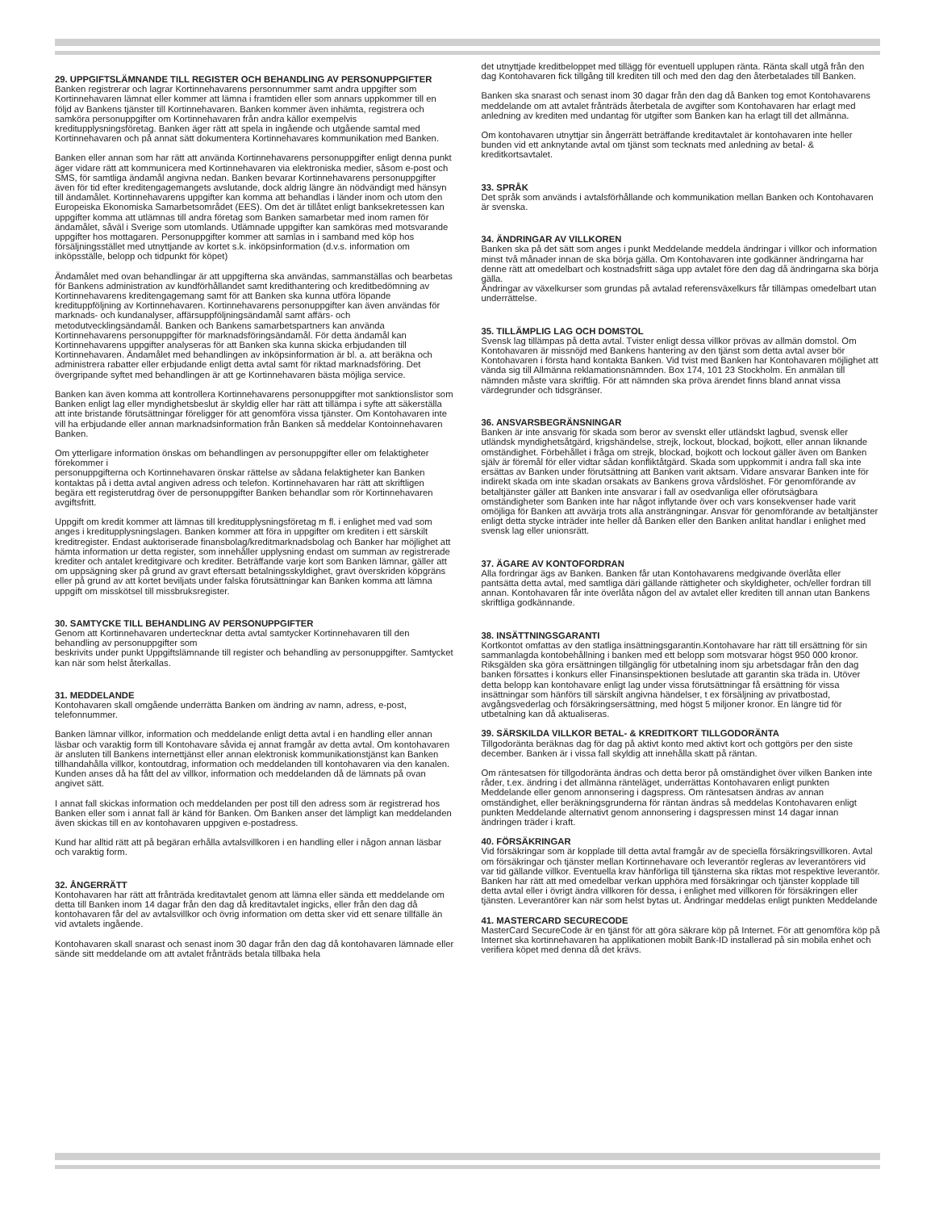29. UPPGIFTSLÄMNANDE TILL REGISTER OCH BEHANDLING AV PERSONUPPGIFTER
Banken registrerar och lagrar Kortinnehavarens personnummer samt andra uppgifter som Kortinnehavaren lämnat eller kommer att lämna i framtiden eller som annars uppkommer till en följd av Bankens tjänster till Kortinnehavaren. Banken kommer även inhämta, registrera och samköra personuppgifter om Kortinnehavaren från andra källor exempelvis kreditupplysningsföretag. Banken äger rätt att spela in ingående och utgående samtal med Kortinnehavaren och på annat sätt dokumentera Kortinnehavares kommunikation med Banken.
Banken eller annan som har rätt att använda Kortinnehavarens personuppgifter enligt denna punkt äger vidare rätt att kommunicera med Kortinnehavaren via elektroniska medier, såsom e-post och SMS, för samtliga ändamål angivna nedan. Banken bevarar Kortinnehavarens personuppgifter även för tid efter kreditengagemangets avslutande, dock aldrig längre än nödvändigt med hänsyn till ändamålet. Kortinnehavarens uppgifter kan komma att behandlas i länder inom och utom den Europeiska Ekonomiska Samarbetsområdet (EES). Om det är tillåtet enligt banksekretessen kan uppgifter komma att utlämnas till andra företag som Banken samarbetar med inom ramen för ändamålet, såväl i Sverige som utomlands. Utlämnade uppgifter kan samköras med motsvarande uppgifter hos mottagaren. Personuppgifter kommer att samlas in i samband med köp hos försäljningsstället med utnyttjande av kortet s.k. inköpsinformation (d.v.s. information om inköpsställe, belopp och tidpunkt för köpet)
Ändamålet med ovan behandlingar är att uppgifterna ska användas, sammanställas och bearbetas för Bankens administration av kundförhållandet samt kredithantering och kreditbedömning av Kortinnehavarens kreditengagemang samt för att Banken ska kunna utföra löpande kredituppföljning av Kortinnehavaren. Kortinnehavarens personuppgifter kan även användas för marknads- och kundanalyser, affärsuppföljningsändamål samt affärs- och metodutvecklingsändamål. Banken och Bankens samarbetspartners kan använda Kortinnehavarens personuppgifter för marknadsföringsändamål. För detta ändamål kan Kortinnehavarens uppgifter analyseras för att Banken ska kunna skicka erbjudanden till Kortinnehavaren. Ändamålet med behandlingen av inköpsinformation är bl. a. att beräkna och administrera rabatter eller erbjudande enligt detta avtal samt för riktad marknadsföring. Det övergripande syftet med behandlingen är att ge Kortinnehavaren bästa möjliga service.
Banken kan även komma att kontrollera Kortinnehavarens personuppgifter mot sanktionslistor som Banken enligt lag eller myndighetsbeslut är skyldig eller har rätt att tillämpa i syfte att säkerställa att inte bristande förutsättningar föreligger för att genomföra vissa tjänster. Om Kontohavaren inte vill ha erbjudande eller annan marknadsinformation från Banken så meddelar Kontoinnehavaren Banken.
Om ytterligare information önskas om behandlingen av personuppgifter eller om felaktigheter förekommer i
personuppgifterna och Kortinnehavaren önskar rättelse av sådana felaktigheter kan Banken kontaktas på i detta avtal angiven adress och telefon. Kortinnehavaren har rätt att skriftligen begära ett registerutdrag över de personuppgifter Banken behandlar som rör Kortinnehavaren avgiftsfritt.
Uppgift om kredit kommer att lämnas till kreditupplysningsföretag m fl. i enlighet med vad som anges i kreditupplysningslagen. Banken kommer att föra in uppgifter om krediten i ett särskilt kreditregister. Endast auktoriserade finansbolag/kreditmarknadsbolag och Banker har möjlighet att hämta information ur detta register, som innehåller upplysning endast om summan av registrerade krediter och antalet kreditgivare och krediter. Beträffande varje kort som Banken lämnar, gäller att om uppsägning sker på grund av gravt eftersatt betalningsskyldighet, gravt överskriden köpgräns eller på grund av att kortet beviljats under falska förutsättningar kan Banken komma att lämna uppgift om misskötsel till missbruksregister.
30. SAMTYCKE TILL BEHANDLING AV PERSONUPPGIFTER
Genom att Kortinnehavaren undertecknar detta avtal samtycker Kortinnehavaren till den behandling av personuppgifter som
beskrivits under punkt Uppgiftslämnande till register och behandling av personuppgifter. Samtycket kan när som helst återkallas.
31. MEDDELANDE
Kontohavaren skall omgående underrätta Banken om ändring av namn, adress, e-post, telefonnummer.
Banken lämnar villkor, information och meddelande enligt detta avtal i en handling eller annan läsbar och varaktig form till Kontohavare såvida ej annat framgår av detta avtal. Om kontohavaren är ansluten till Bankens internettjänst eller annan elektronisk kommunikationstjänst kan Banken tillhandahålla villkor, kontoutdrag, information och meddelanden till kontohavaren via den kanalen. Kunden anses då ha fått del av villkor, information och meddelanden då de lämnats på ovan angivet sätt.
I annat fall skickas information och meddelanden per post till den adress som är registrerad hos Banken eller som i annat fall är känd för Banken. Om Banken anser det lämpligt kan meddelanden även skickas till en av kontohavaren uppgiven e-postadress.
Kund har alltid rätt att på begäran erhålla avtalsvillkoren i en handling eller i någon annan läsbar och varaktig form.
32. ÅNGERRÄTT
Kontohavaren har rätt att frånträda kreditavtalet genom att lämna eller sända ett meddelande om detta till Banken inom 14 dagar från den dag då kreditavtalet ingicks, eller från den dag då kontohavaren får del av avtalsvillkor och övrig information om detta sker vid ett senare tillfälle än vid avtalets ingående.
Kontohavaren skall snarast och senast inom 30 dagar från den dag då kontohavaren lämnade eller sände sitt meddelande om att avtalet frånträds betala tillbaka hela
det utnyttjade kreditbeloppet med tillägg för eventuell upplupen ränta. Ränta skall utgå från den dag Kontohavaren fick tillgång till krediten till och med den dag den återbetalades till Banken.
Banken ska snarast och senast inom 30 dagar från den dag då Banken tog emot Kontohavarens meddelande om att avtalet frånträds återbetala de avgifter som Kontohavaren har erlagt med anledning av krediten med undantag för utgifter som Banken kan ha erlagt till det allmänna.
Om kontohavaren utnyttjar sin ångerrätt beträffande kreditavtalet är kontohavaren inte heller bunden vid ett anknytande avtal om tjänst som tecknats med anledning av betal- & kreditkortsavtalet.
33. SPRÅK
Det språk som används i avtalsförhållande och kommunikation mellan Banken och Kontohavaren är svenska.
34. ÄNDRINGAR AV VILLKOREN
Banken ska på det sätt som anges i punkt Meddelande meddela ändringar i villkor och information minst två månader innan de ska börja gälla. Om Kontohavaren inte godkänner ändringarna har denne rätt att omedelbart och kostnadsfritt säga upp avtalet före den dag då ändringarna ska börja gälla.
Ändringar av växelkurser som grundas på avtalad referensväxelkurs får tillämpas omedelbart utan underrättelse.
35. TILLÄMPLIG LAG OCH DOMSTOL
Svensk lag tillämpas på detta avtal. Tvister enligt dessa villkor prövas av allmän domstol. Om Kontohavaren är missnöjd med Bankens hantering av den tjänst som detta avtal avser bör Kontohavaren i första hand kontakta Banken. Vid tvist med Banken har Kontohavaren möjlighet att vända sig till Allmänna reklamationsnämnden. Box 174, 101 23 Stockholm. En anmälan till nämnden måste vara skriftlig. För att nämnden ska pröva ärendet finns bland annat vissa värdegrunder och tidsgränser.
36. ANSVARSBEGRÄNSNINGAR
Banken är inte ansvarig för skada som beror av svenskt eller utländskt lagbud, svensk eller utländsk myndighetsåtgärd, krigshändelse, strejk, lockout, blockad, bojkott, eller annan liknande omständighet. Förbehållet i fråga om strejk, blockad, bojkott och lockout gäller även om Banken själv är föremål för eller vidtar sådan konfliktåtgärd. Skada som uppkommit i andra fall ska inte ersättas av Banken under förutsättning att Banken varit aktsam. Vidare ansvarar Banken inte för indirekt skada om inte skadan orsakats av Bankens grova vårdslöshet. För genomförande av betaltjänster gäller att Banken inte ansvarar i fall av osedvanliga eller oförutsägbara omständigheter som Banken inte har något inflytande över och vars konsekvenser hade varit omöjliga för Banken att avvärja trots alla ansträngningar. Ansvar för genomförande av betaltjänster enligt detta stycke inträder inte heller då Banken eller den Banken anlitat handlar i enlighet med svensk lag eller unionsrätt.
37. ÄGARE AV KONTOFORDRAN
Alla fordringar ägs av Banken. Banken får utan Kontohavarens medgivande överlåta eller pantsätta detta avtal, med samtliga däri gällande rättigheter och skyldigheter, och/eller fordran till annan. Kontohavaren får inte överlåta någon del av avtalet eller krediten till annan utan Bankens skriftliga godkännande.
38. INSÄTTNINGSGARANTI
Kortkontot omfattas av den statliga insättningsgarantin.Kontohavare har rätt till ersättning för sin sammanlagda kontobehållning i banken med ett belopp som motsvarar högst 950 000 kronor. Riksgälden ska göra ersättningen tillgänglig för utbetalning inom sju arbetsdagar från den dag banken försattes i konkurs eller Finansinspektionen beslutade att garantin ska träda in. Utöver detta belopp kan kontohavare enligt lag under vissa förutsättningar få ersättning för vissa insättningar som hänförs till särskilt angivna händelser, t ex försäljning av privatbostad, avgångsvederlag och försäkringsersättning, med högst 5 miljoner kronor. En längre tid för utbetalning kan då aktualiseras.
39. SÄRSKILDA VILLKOR BETAL- & KREDITKORT TILLGODORÄNTA
Tillgodoränta beräknas dag för dag på aktivt konto med aktivt kort och gottgörs per den siste december. Banken är i vissa fall skyldig att innehålla skatt på räntan.
Om räntesatsen för tillgodoränta ändras och detta beror på omständighet över vilken Banken inte råder, t.ex. ändring i det allmänna ränteläget, underrättas Kontohavaren enligt punkten Meddelande eller genom annonsering i dagspress. Om räntesatsen ändras av annan omständighet, eller beräkningsgrunderna för räntan ändras så meddelas Kontohavaren enligt punkten Meddelande alternativt genom annonsering i dagspressen minst 14 dagar innan ändringen träder i kraft.
40. FÖRSÄKRINGAR
Vid försäkringar som är kopplade till detta avtal framgår av de speciella försäkringsvillkoren. Avtal om försäkringar och tjänster mellan Kortinnehavare och leverantör regleras av leverantörers vid var tid gällande villkor. Eventuella krav hänförliga till tjänsterna ska riktas mot respektive leverantör. Banken har rätt att med omedelbar verkan upphöra med försäkringar och tjänster kopplade till detta avtal eller i övrigt ändra villkoren för dessa, i enlighet med villkoren för försäkringen eller tjänsten. Leverantörer kan när som helst bytas ut. Ändringar meddelas enligt punkten Meddelande
41. MASTERCARD SECURECODE
MasterCard SecureCode är en tjänst för att göra säkrare köp på Internet. För att genomföra köp på Internet ska kortinnehavaren ha applikationen mobilt Bank-ID installerad på sin mobila enhet och verifiera köpet med denna då det krävs.